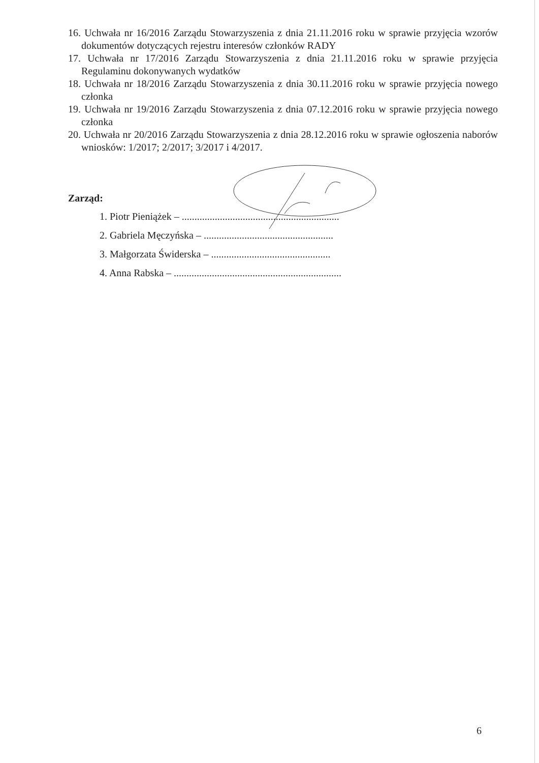16. Uchwała nr 16/2016 Zarządu Stowarzyszenia z dnia 21.11.2016 roku w sprawie przyjęcia wzorów dokumentów dotyczących rejestru interesów członków RADY
17. Uchwała nr 17/2016 Zarządu Stowarzyszenia z dnia 21.11.2016 roku w sprawie przyjęcia Regulaminu dokonywanych wydatków
18. Uchwała nr 18/2016 Zarządu Stowarzyszenia z dnia 30.11.2016 roku w sprawie przyjęcia nowego członka
19. Uchwała nr 19/2016 Zarządu Stowarzyszenia z dnia 07.12.2016 roku w sprawie przyjęcia nowego członka
20. Uchwała nr 20/2016 Zarządu Stowarzyszenia z dnia 28.12.2016 roku w sprawie ogłoszenia naborów wniosków: 1/2017; 2/2017; 3/2017 i 4/2017.
Zarząd:
1. Piotr Pieniążek – ..............................................................
2. Gabriela Męczyńska – ...................................................
3. Małgorzata Świderska – ...............................................
4. Anna Rabska – ..................................................................
6